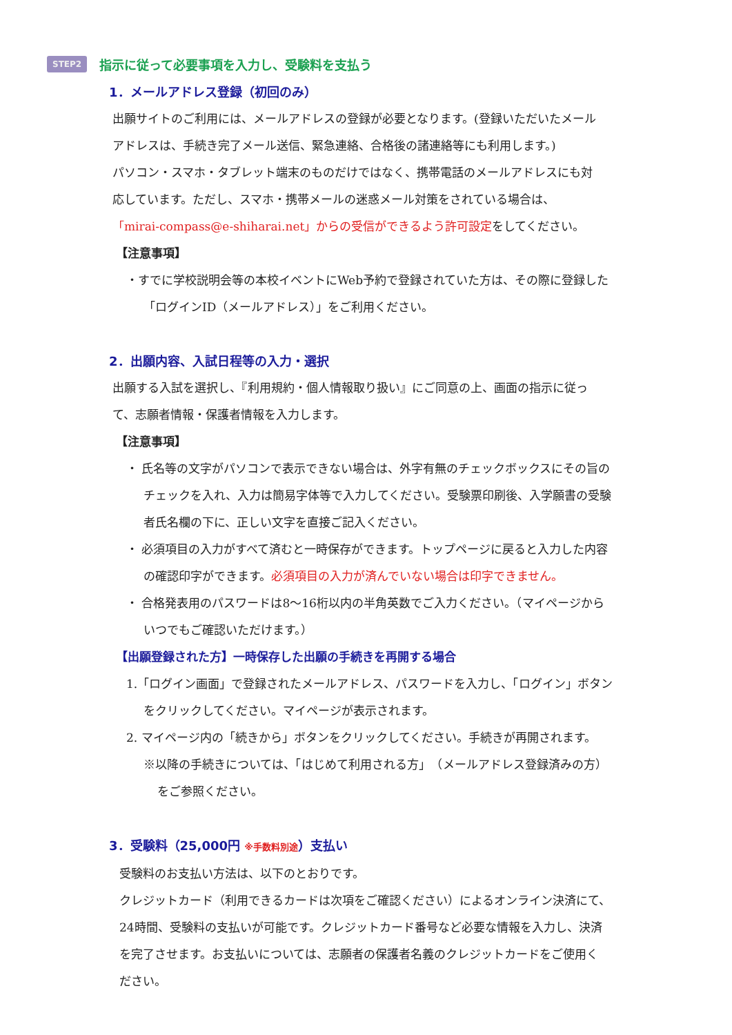STEP2 指示に従って必要事項を入力し、受験料を支払う
1．メールアドレス登録（初回のみ）
出願サイトのご利用には、メールアドレスの登録が必要となります。(登録いただいたメール
アドレスは、手続き完了メール送信、緊急連絡、合格後の諸連絡等にも利用します。)
パソコン・スマホ・タブレット端末のものだけではなく、携帯電話のメールアドレスにも対
応しています。ただし、スマホ・携帯メールの迷惑メール対策をされている場合は、
「mirai-compass@e-shiharai.net」からの受信ができるよう許可設定をしてください。
【注意事項】
・すでに学校説明会等の本校イベントにWeb予約で登録されていた方は、その際に登録した
「ログインID（メールアドレス）」をご利用ください。
2．出願内容、入試日程等の入力・選択
出願する入試を選択し、『利用規約・個人情報取り扱い』にご同意の上、画面の指示に従っ
て、志願者情報・保護者情報を入力します。
【注意事項】
・ 氏名等の文字がパソコンで表示できない場合は、外字有無のチェックボックスにその旨の
チェックを入れ、入力は簡易字体等で入力してください。受験票印刷後、入学願書の受験
者氏名欄の下に、正しい文字を直接ご記入ください。
・ 必須項目の入力がすべて済むと一時保存ができます。トップページに戻ると入力した内容
の確認印字ができます。必須項目の入力が済んでいない場合は印字できません。
・ 合格発表用のパスワードは8～16桁以内の半角英数でご入力ください。（マイページから
いつでもご確認いただけます。）
【出願登録された方】一時保存した出願の手続きを再開する場合
1.「ログイン画面」で登録されたメールアドレス、パスワードを入力し、「ログイン」ボタン
をクリックしてください。マイページが表示されます。
2. マイページ内の「続きから」ボタンをクリックしてください。手続きが再開されます。
※以降の手続きについては、「はじめて利用される方」　（メールアドレス登録済みの方）
をご参照ください。
3．受験料（25,000円 ※手数料別途）支払い
受験料のお支払い方法は、以下のとおりです。
クレジットカード（利用できるカードは次項をご確認ください）によるオンライン決済にて、
24時間、受験料の支払いが可能です。クレジットカード番号など必要な情報を入力し、決済
を完了させます。お支払いについては、志願者の保護者名義のクレジットカードをご使用く
ださい。